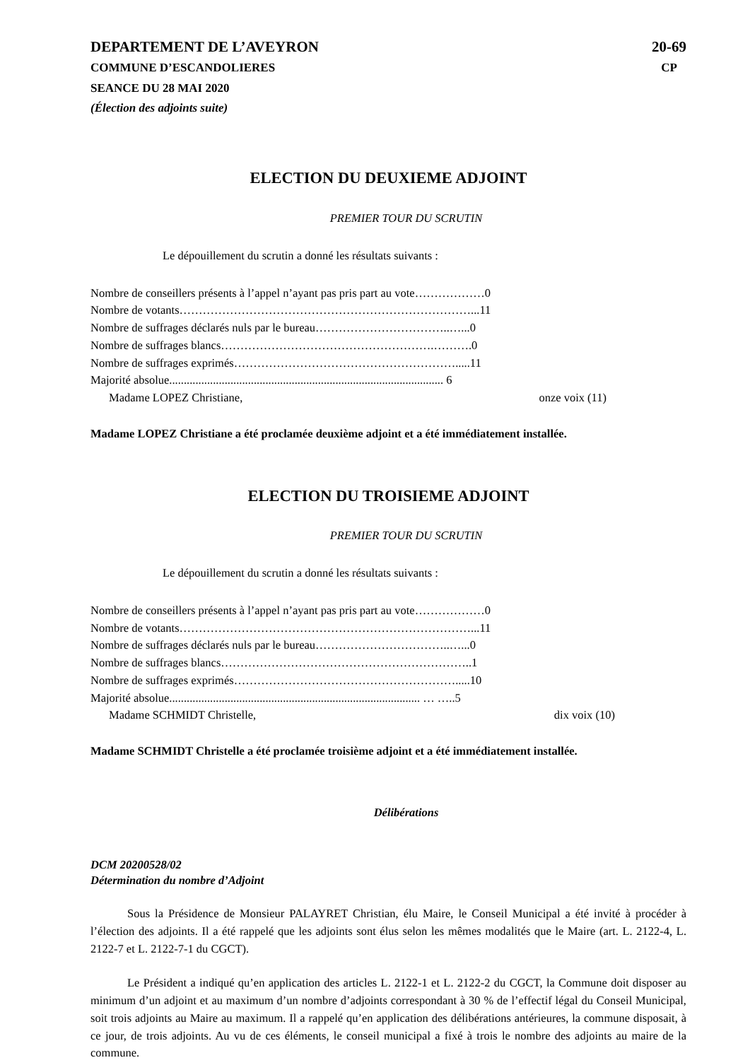DEPARTEMENT DE L’AVEYRON
COMMUNE D’ESCANDOLIERES
SEANCE DU 28 MAI 2020
(Élection des adjoints suite)
20-69
CP
ELECTION DU DEUXIEME ADJOINT
PREMIER TOUR DU SCRUTIN
Le dépouillement du scrutin a donné les résultats suivants :
Nombre de conseillers présents à l’appel n’ayant pas pris part au vote………………0
Nombre de votants…………………………………………………………………...11
Nombre de suffrages déclarés nuls par le bureau……………………………..…...0
Nombre de suffrages blancs……………………………………………….……….0
Nombre de suffrages exprimés………………………………………………….....11
Majorité absolue.............................................................................................. 6
Madame LOPEZ Christiane, onze voix (11)
Madame LOPEZ Christiane a été proclamée deuxième adjoint et a été immédiatement installée.
ELECTION DU TROISIEME ADJOINT
PREMIER TOUR DU SCRUTIN
Le dépouillement du scrutin a donné les résultats suivants :
Nombre de conseillers présents à l’appel n’ayant pas pris part au vote………………0
Nombre de votants…………………………………………………………………...11
Nombre de suffrages déclarés nuls par le bureau……………………………..…...0
Nombre de suffrages blancs………………………………………………………..1
Nombre de suffrages exprimés………………………………………………….....10
Majorité absolue...................................................................................... … …..5
Madame SCHMIDT Christelle, dix voix (10)
Madame SCHMIDT Christelle a été proclamée troisième adjoint et a été immédiatement installée.
Délibérations
DCM 20200528/02
Détermination du nombre d’Adjoint
Sous la Présidence de Monsieur PALAYRET Christian, élu Maire, le Conseil Municipal a été invité à procéder à l’élection des adjoints. Il a été rappelé que les adjoints sont élus selon les mêmes modalités que le Maire (art. L. 2122-4, L. 2122-7 et L. 2122-7-1 du CGCT).
Le Président a indiqué qu’en application des articles L. 2122-1 et L. 2122-2 du CGCT, la Commune doit disposer au minimum d’un adjoint et au maximum d’un nombre d’adjoints correspondant à 30 % de l’effectif légal du Conseil Municipal, soit trois adjoints au Maire au maximum. Il a rappelé qu’en application des délibérations antérieures, la commune disposait, à ce jour, de trois adjoints. Au vu de ces éléments, le conseil municipal a fixé à trois le nombre des adjoints au maire de la commune.